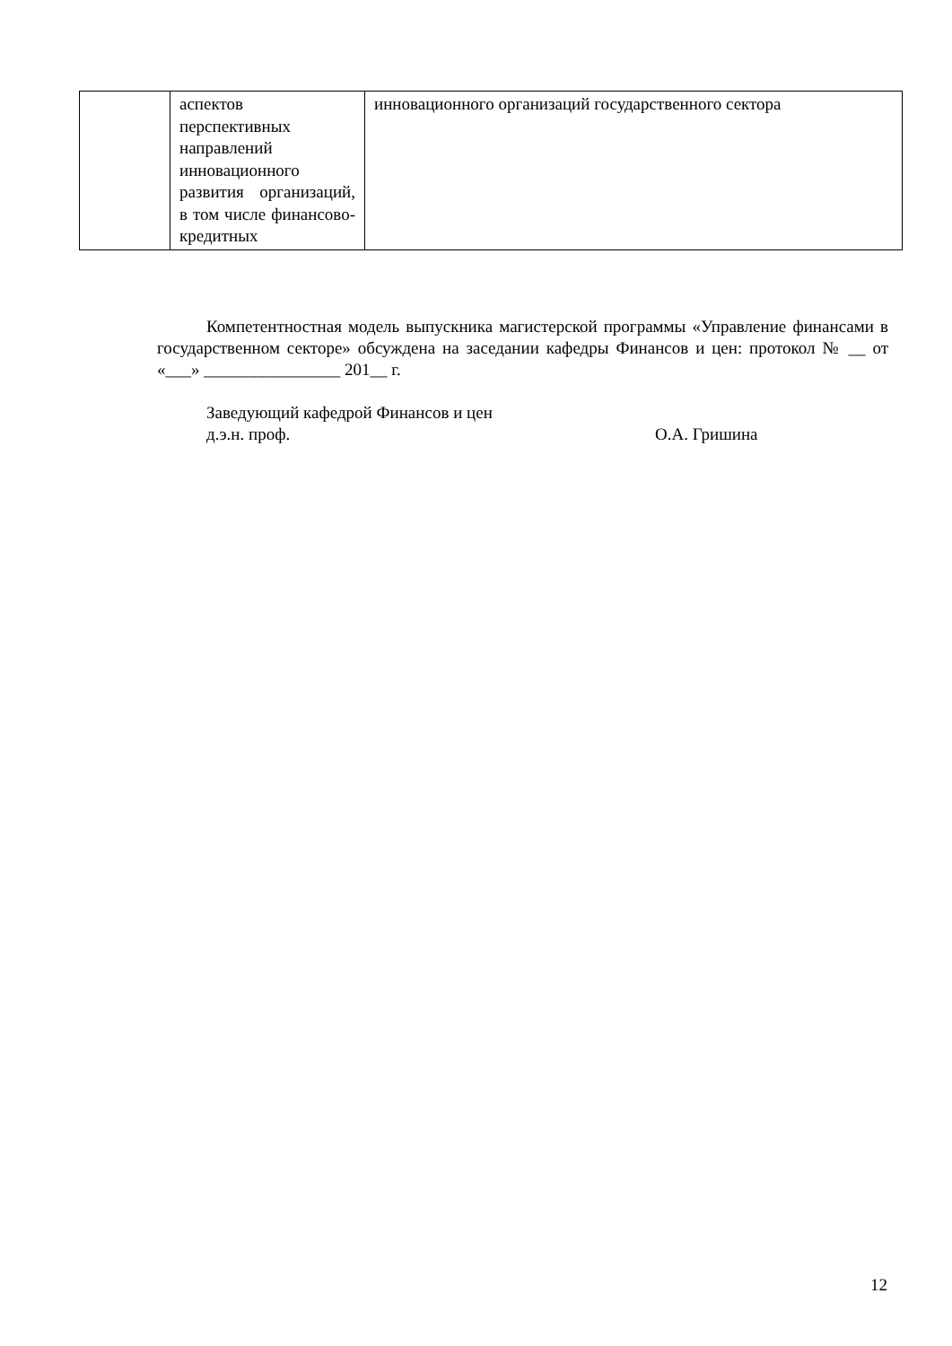| | аспектов перспективных направлений инновационного развития организаций, в том числе финансово-кредитных | инновационного организаций государственного сектора |
Компетентностная модель выпускника магистерской программы «Управление финансами в государственном секторе» обсуждена на заседании кафедры Финансов и цен: протокол № __ от «___» ________________ 201__ г.
Заведующий кафедрой Финансов и цен
д.э.н. проф. О.А. Гришина
12